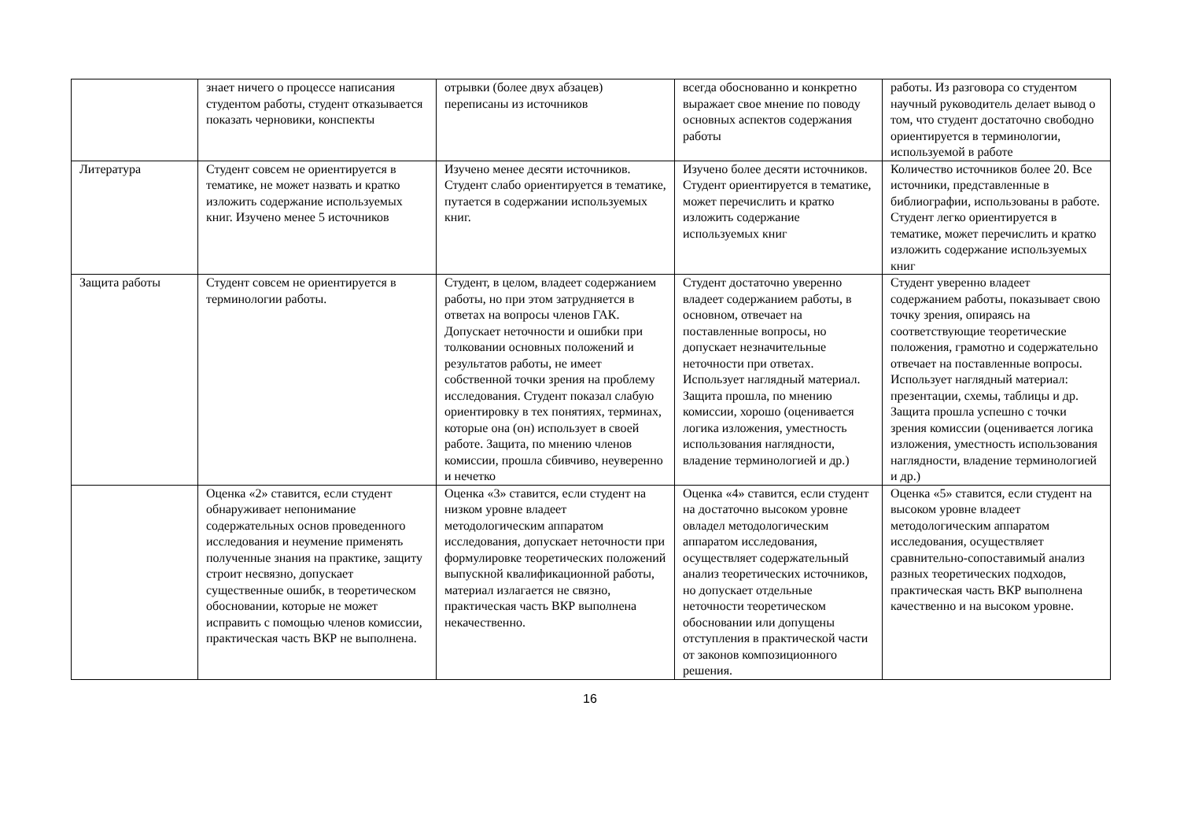| | знает ничего о процессе написания студентом работы, студент отказывается показать черновики, конспекты | отрывки (более двух абзацев) переписаны из источников | всегда обоснованно и конкретно выражает свое мнение по поводу основных аспектов содержания работы | работы. Из разговора со студентом научный руководитель делает вывод о том, что студент достаточно свободно ориентируется в терминологии, используемой в работе |
| Литература | Студент совсем не ориентируется в тематике, не может назвать и кратко изложить содержание используемых книг. Изучено менее 5 источников | Изучено менее десяти источников. Студент слабо ориентируется в тематике, путается в содержании используемых книг. | Изучено более десяти источников. Студент ориентируется в тематике, может перечислить и кратко изложить содержание используемых книг | Количество источников более 20. Все источники, представленные в библиографии, использованы в работе. Студент легко ориентируется в тематике, может перечислить и кратко изложить содержание используемых книг |
| Защита работы | Студент совсем не ориентируется в терминологии работы. | Студент, в целом, владеет содержанием работы, но при этом затрудняется в ответах на вопросы членов ГАК. Допускает неточности и ошибки при толковании основных положений и результатов работы, не имеет собственной точки зрения на проблему исследования. Студент показал слабую ориентировку в тех понятиях, терминах, которые она (он) использует в своей работе. Защита, по мнению членов комиссии, прошла сбивчиво, неуверенно и нечетко | Студент достаточно уверенно владеет содержанием работы, в основном, отвечает на поставленные вопросы, но допускает незначительные неточности при ответах. Использует наглядный материал. Защита прошла, по мнению комиссии, хорошо (оценивается логика изложения, уместность использования наглядности, владение терминологией и др.) | Студент уверенно владеет содержанием работы, показывает свою точку зрения, опираясь на соответствующие теоретические положения, грамотно и содержательно отвечает на поставленные вопросы. Использует наглядный материал: презентации, схемы, таблицы и др. Защита прошла успешно с точки зрения комиссии (оценивается логика изложения, уместность использования наглядности, владение терминологией и др.) |
| | Оценка «2» ставится, если студент обнаруживает непонимание содержательных основ проведенного исследования и неумение применять полученные знания на практике, защиту строит несвязно, допускает существенные ошибк, в теоретическом обосновании, которые не может исправить с помощью членов комиссии, практическая часть ВКР не выполнена. | Оценка «3» ставится, если студент на низком уровне владеет методологическим аппаратом исследования, допускает неточности при формулировке теоретических положений выпускной квалификационной работы, материал излагается не связно, практическая часть ВКР выполнена некачественно. | Оценка «4» ставится, если студент на достаточно высоком уровне овладел методологическим аппаратом исследования, осуществляет содержательный анализ теоретических источников, но допускает отдельные неточности теоретическом обосновании или допущены отступления в практической части от законов композиционного решения. | Оценка «5» ставится, если студент на высоком уровне владеет методологическим аппаратом исследования, осуществляет сравнительно-сопоставимый анализ разных теоретических подходов, практическая часть ВКР выполнена качественно и на высоком уровне. |
16